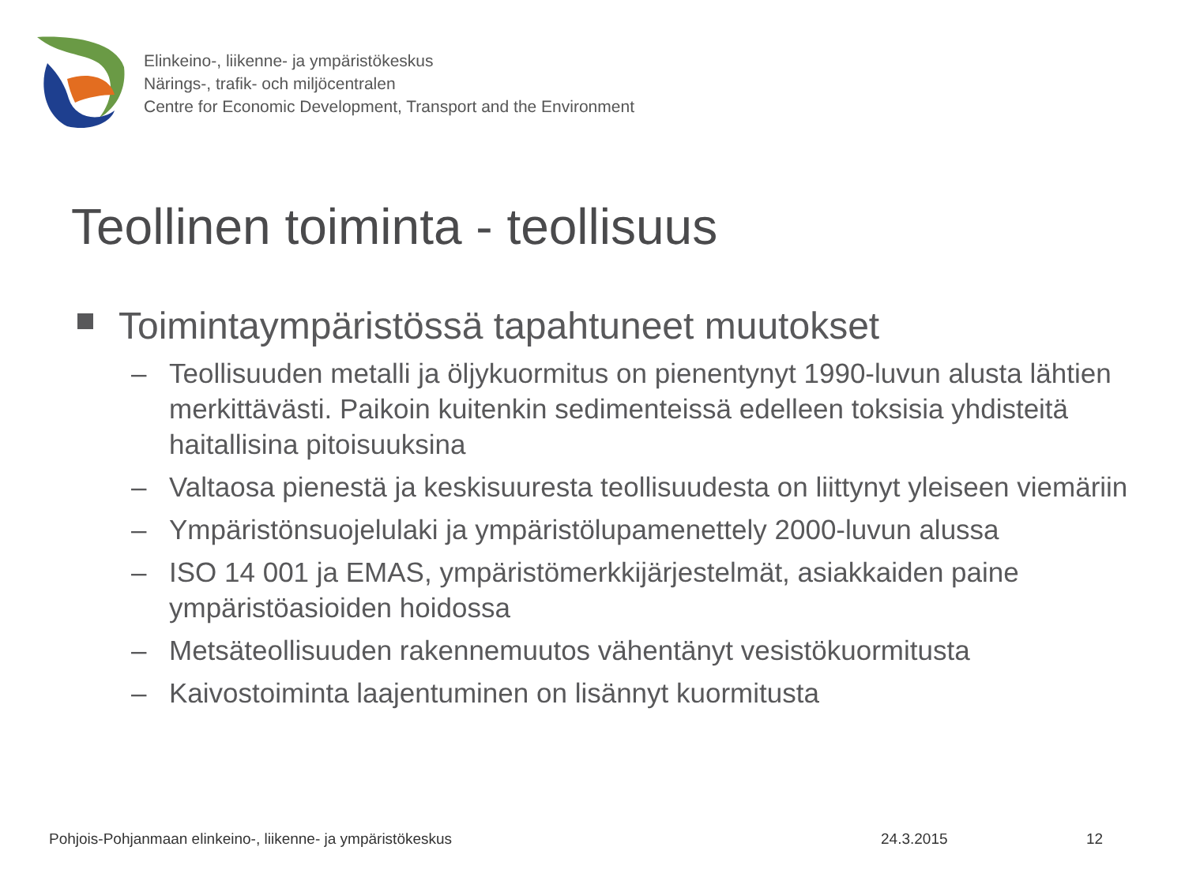Elinkeino-, liikenne- ja ympäristökeskus
Närings-, trafik- och miljöcentralen
Centre for Economic Development, Transport and the Environment
Teollinen toiminta - teollisuus
Toimintaympäristössä tapahtuneet muutokset
– Teollisuuden metalli ja öljykuormitus on pienentynyt 1990-luvun alusta lähtien merkittävästi. Paikoin kuitenkin sedimenteissä edelleen toksisia yhdisteitä haitallisina pitoisuuksina
– Valtaosa pienestä ja keskisuuresta teollisuudesta on liittynyt yleiseen viemäriin
– Ympäristönsuojelulaki ja ympäristölupamenettely 2000-luvun alussa
– ISO 14 001 ja EMAS, ympäristömerkkijärjestelmät, asiakkaiden paine ympäristöasioiden hoidossa
– Metsäteollisuuden rakennemuutos vähentänyt vesistökuormitusta
– Kaivostoiminta laajentuminen on lisännyt kuormitusta
Pohjois-Pohjanmaan elinkeino-, liikenne- ja ympäristökeskus
24.3.2015 12